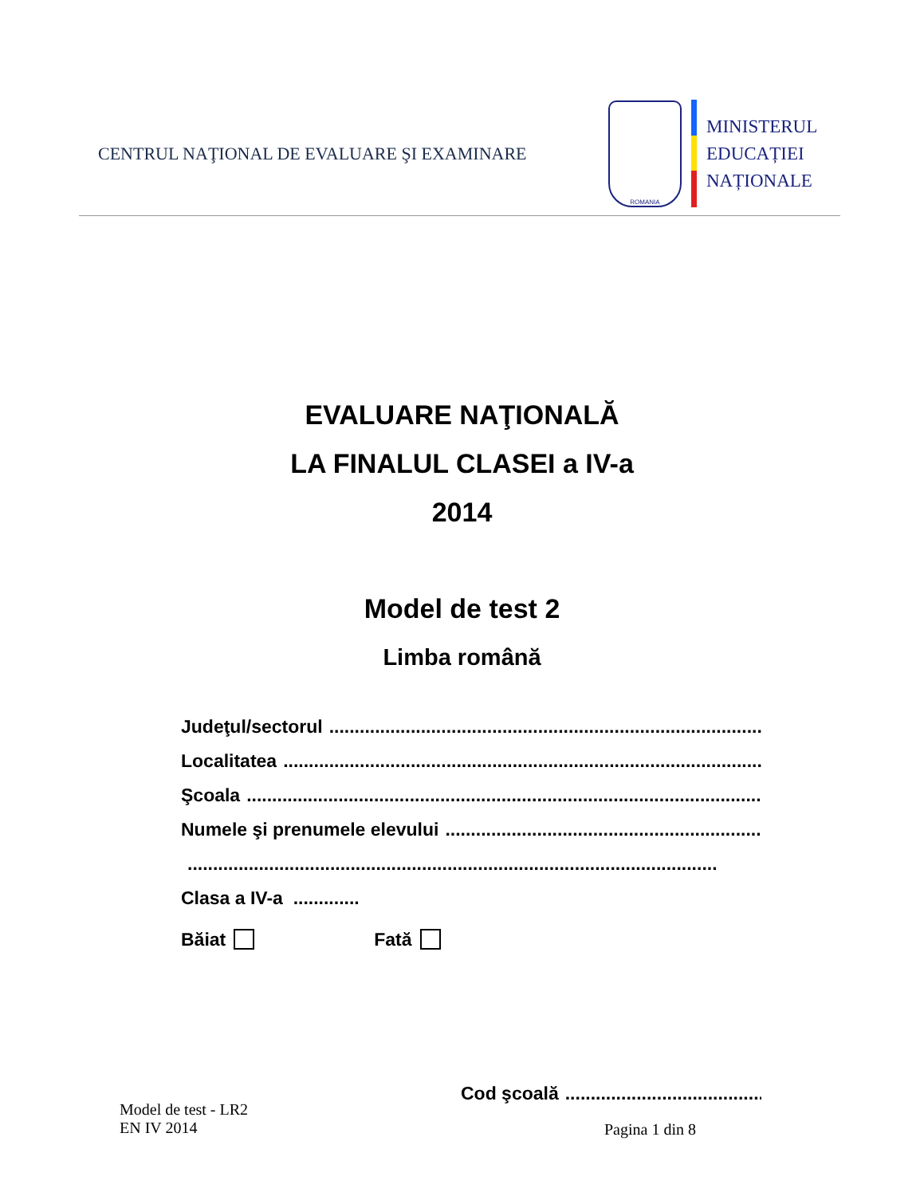CENTRUL NAŢIONAL DE EVALUARE ŞI EXAMINARE
ROMANIA
MINISTERUL
EDUCAȚIEI
NAȚIONALE
EVALUARE NAŢIONALĂ
LA FINALUL CLASEI a IV-a
2014
Model de test 2
Limba română
Judeţul/sectorul ........................................................................................................
Localitatea ........................................................................................................
Şcoala ........................................................................................................
Numele şi prenumele elevului ........................................................................................................
........................................................................................................
Clasa a IV-a .............
Băiat Fată
Cod şcoală ........................................................
Model de test - LR2
EN IV 2014
Pagina 1 din 8